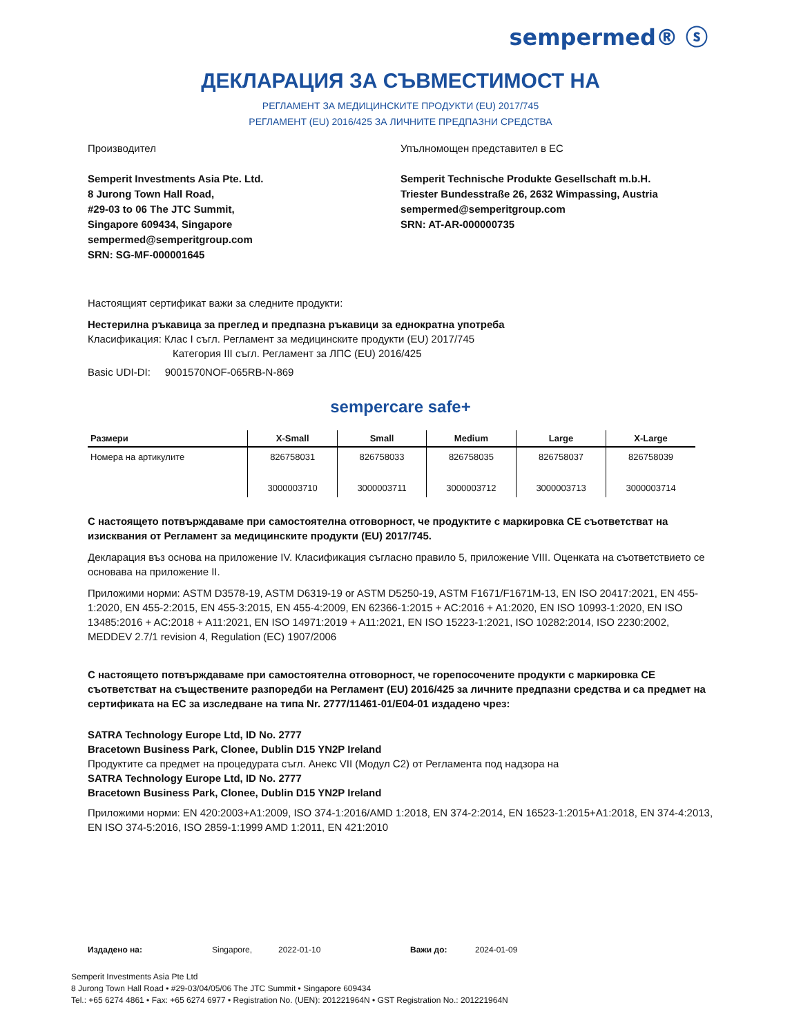sempermed® ⓢ
ДЕКЛАРАЦИЯ ЗА СЪВМЕСТИМОСТ НА
РЕГЛАМЕНТ ЗА МЕДИЦИНСКИТЕ ПРОДУКТИ (EU) 2017/745
РЕГЛАМЕНТ (EU) 2016/425 ЗА ЛИЧНИТЕ ПРЕДПАЗНИ СРЕДСТВА
Производител
Semperit Investments Asia Pte. Ltd.
8 Jurong Town Hall Road,
#29-03 to 06 The JTC Summit,
Singapore 609434, Singapore
sempermed@semperitgroup.com
SRN: SG-MF-000001645
Упълномощен представител в ЕС
Semperit Technische Produkte Gesellschaft m.b.H.
Triester Bundesstraße 26, 2632 Wimpassing, Austria
sempermed@semperitgroup.com
SRN: AT-AR-000000735
Настоящият сертификат важи за следните продукти:
Нестерилна ръкавица за преглед и предпазна ръкавици за еднократна употреба
Класификация: Клас I съгл. Регламент за медицинските продукти (EU) 2017/745
Категория III съгл. Регламент за ЛПС (EU) 2016/425
Basic UDI-DI: 9001570NOF-065RB-N-869
sempercare safe+
| Размери | X-Small | Small | Medium | Large | X-Large |
| --- | --- | --- | --- | --- | --- |
| Номера на артикулите | 826758031 3000003710 | 826758033 3000003711 | 826758035 3000003712 | 826758037 3000003713 | 826758039 3000003714 |
С настоящето потвърждаваме при самостоятелна отговорност, че продуктите с маркировка СЕ съответстват на изисквания от Регламент за медицинските продукти (EU) 2017/745.
Декларация въз основа на приложение IV. Класификация съгласно правило 5, приложение VIII. Оценката на съответствието се основава на приложение II.
Приложими норми: ASTM D3578-19, ASTM D6319-19 or ASTM D5250-19, ASTM F1671/F1671M-13, EN ISO 20417:2021, EN 455-1:2020, EN 455-2:2015, EN 455-3:2015, EN 455-4:2009, EN 62366-1:2015 + AC:2016 + A1:2020, EN ISO 10993-1:2020, EN ISO 13485:2016 + AC:2018 + A11:2021, EN ISO 14971:2019 + A11:2021, EN ISO 15223-1:2021, ISO 10282:2014, ISO 2230:2002, MEDDEV 2.7/1 revision 4, Regulation (EC) 1907/2006
С настоящето потвърждаваме при самостоятелна отговорност, че горепосочените продукти с маркировка СЕ съответстват на съществените разпоредби на Регламент (EU) 2016/425 за личните предпазни средства и са предмет на сертификата на ЕС за изследване на типа Nr. 2777/11461-01/E04-01 издадено чрез:
SATRA Technology Europe Ltd, ID No. 2777
Bracetown Business Park, Clonee, Dublin D15 YN2P Ireland
Продуктите са предмет на процедурата съгл. Анекс VII (Модул C2) от Регламента под надзора на
SATRA Technology Europe Ltd, ID No. 2777
Bracetown Business Park, Clonee, Dublin D15 YN2P Ireland
Приложими норми: EN 420:2003+A1:2009, ISO 374-1:2016/AMD 1:2018, EN 374-2:2014, EN 16523-1:2015+A1:2018, EN 374-4:2013, EN ISO 374-5:2016, ISO 2859-1:1999 AMD 1:2011, EN 421:2010
Издадено на: Singapore, 2022-01-10 Важи до: 2024-01-09
Semperit Investments Asia Pte Ltd
8 Jurong Town Hall Road • #29-03/04/05/06 The JTC Summit • Singapore 609434
Tel.: +65 6274 4861 • Fax: +65 6274 6977 • Registration No. (UEN): 201221964N • GST Registration No.: 201221964N